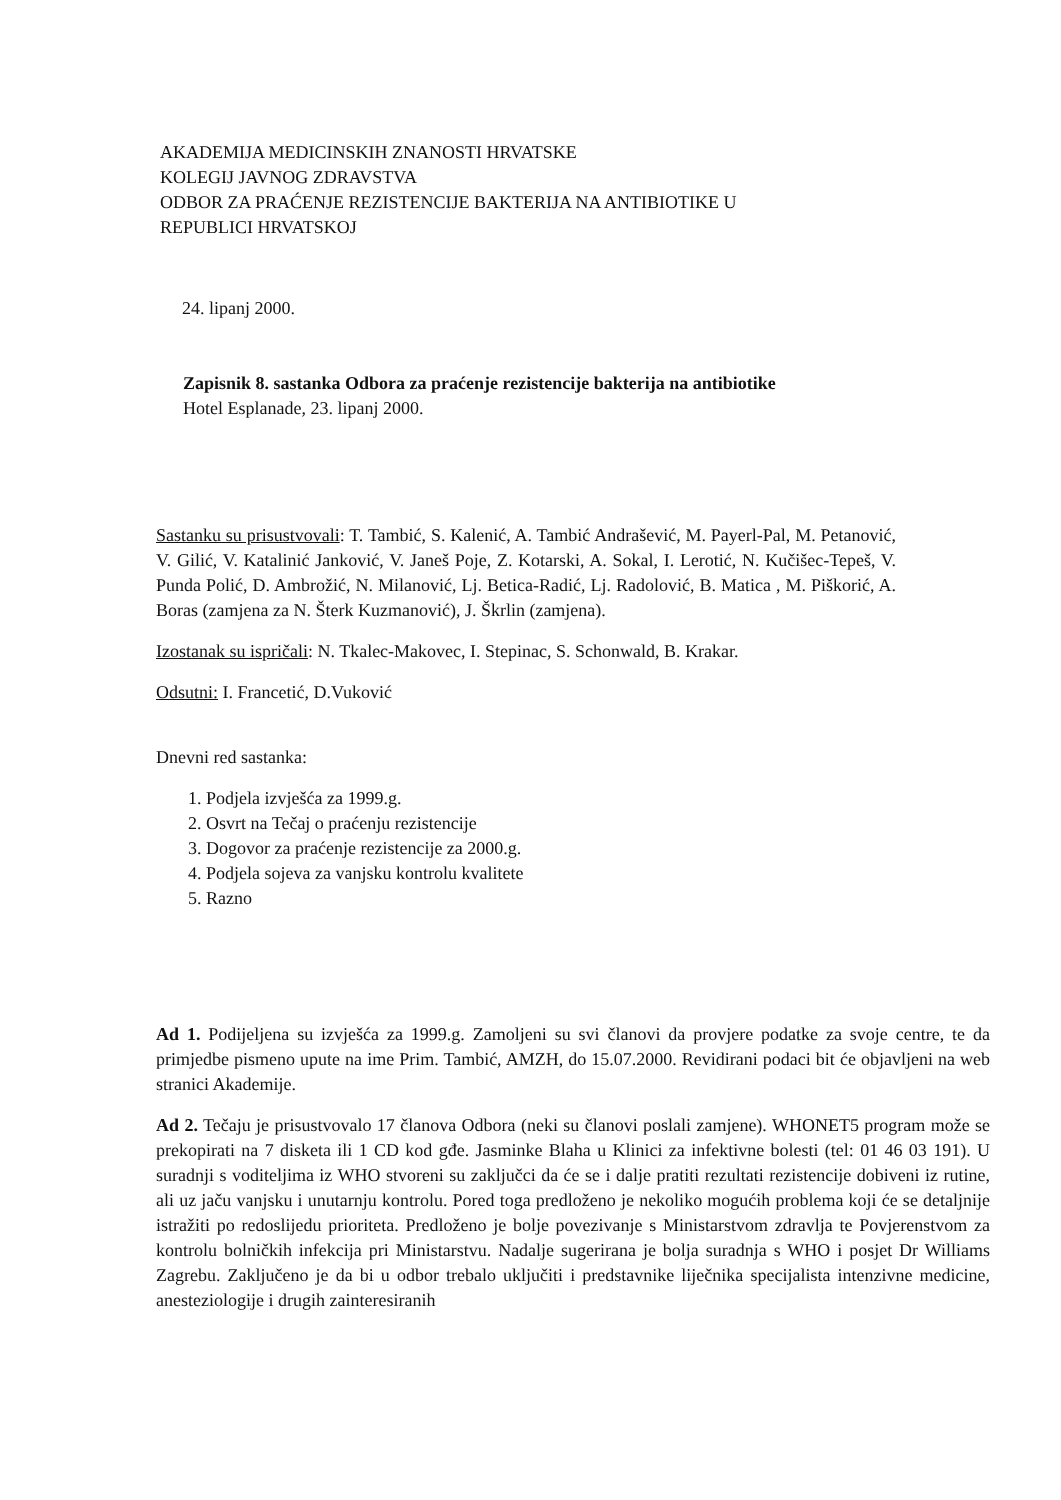AKADEMIJA MEDICINSKIH ZNANOSTI HRVATSKE
KOLEGIJ JAVNOG ZDRAVSTVA
ODBOR ZA PRAĆENJE REZISTENCIJE BAKTERIJA NA ANTIBIOTIKE U
REPUBLICI HRVATSKOJ
24. lipanj 2000.
Zapisnik 8. sastanka Odbora za praćenje rezistencije bakterija na antibiotike
Hotel Esplanade, 23. lipanj 2000.
Sastanku su prisustvovali: T. Tambić, S. Kalenić, A. Tambić Andrašević, M. Payerl-Pal, M. Petanović, V. Gilić, V. Katalinić Janković, V. Janeš Poje, Z. Kotarski, A. Sokal, I. Lerotić, N. Kučišec-Tepeš, V. Punda Polić, D. Ambrožić, N. Milanović, Lj. Betica-Radić, Lj. Radolović, B. Matica , M. Piškorić, A. Boras (zamjena za N. Šterk Kuzmanović), J. Škrlin (zamjena).
Izostanak su ispričali: N. Tkalec-Makovec, I. Stepinac, S. Schonwald, B. Krakar.
Odsutni: I. Francetić, D.Vuković
Dnevni red sastanka:
1. Podjela izvješća za 1999.g.
2. Osvrt na Tečaj o praćenju rezistencije
3. Dogovor za praćenje rezistencije za 2000.g.
4. Podjela sojeva za vanjsku kontrolu kvalitete
5. Razno
Ad 1. Podijeljena su izvješća za 1999.g. Zamoljeni su svi članovi da provjere podatke za svoje centre, te da primjedbe pismeno upute na ime Prim. Tambić, AMZH, do 15.07.2000. Revidirani podaci bit će objavljeni na web stranici Akademije.
Ad 2. Tečaju je prisustvovalo 17 članova Odbora (neki su članovi poslali zamjene). WHONET5 program može se prekopirati na 7 disketa ili 1 CD kod gđe. Jasminke Blaha u Klinici za infektivne bolesti (tel: 01 46 03 191). U suradnji s voditeljima iz WHO stvoreni su zaključci da će se i dalje pratiti rezultati rezistencije dobiveni iz rutine, ali uz jaču vanjsku i unutarnju kontrolu. Pored toga predloženo je nekoliko mogućih problema koji će se detaljnije istražiti po redoslijedu prioriteta. Predloženo je bolje povezivanje s Ministarstvom zdravlja te Povjerenstvom za kontrolu bolničkih infekcija pri Ministarstvu. Nadalje sugerirana je bolja suradnja s WHO i posjet Dr Williams Zagrebu. Zaključeno je da bi u odbor trebalo uključiti i predstavnike liječnika specijalista intenzivne medicine, anesteziologije i drugih zainteresiranih